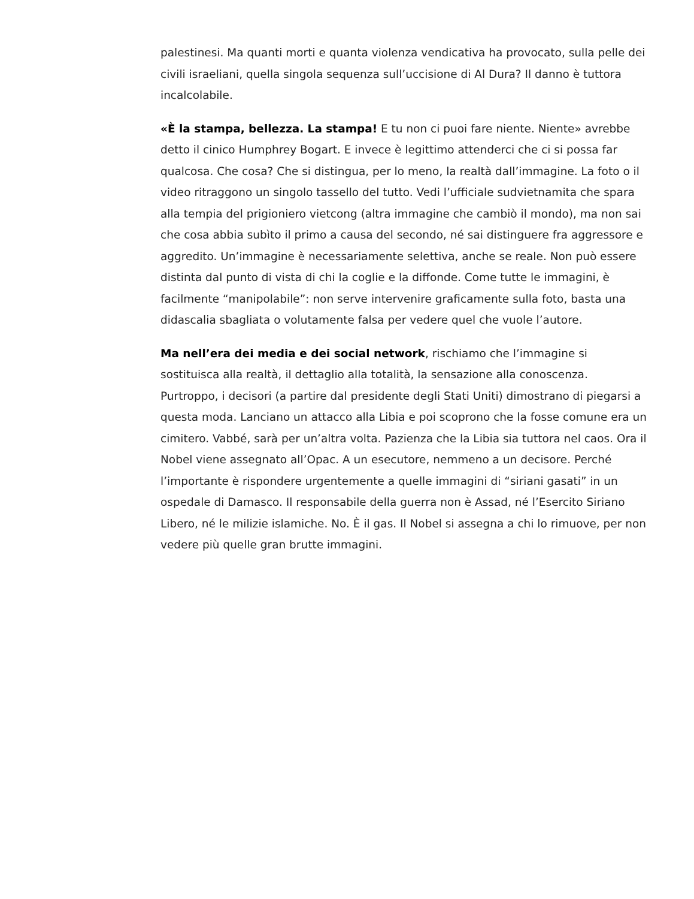palestinesi. Ma quanti morti e quanta violenza vendicativa ha provocato, sulla pelle dei civili israeliani, quella singola sequenza sull’uccisione di Al Dura? Il danno è tuttora incalcolabile.
«È la stampa, bellezza. La stampa! E tu non ci puoi fare niente. Niente» avrebbe detto il cinico Humphrey Bogart. E invece è legittimo attenderci che ci si possa far qualcosa. Che cosa? Che si distingua, per lo meno, la realtà dall’immagine. La foto o il video ritraggono un singolo tassello del tutto. Vedi l’ufficiale sudvietnamita che spara alla tempia del prigioniero vietcong (altra immagine che cambiò il mondo), ma non sai che cosa abbia subìto il primo a causa del secondo, né sai distinguere fra aggressore e aggredito. Un’immagine è necessariamente selettiva, anche se reale. Non può essere distinta dal punto di vista di chi la coglie e la diffonde. Come tutte le immagini, è facilmente “manipolabile”: non serve intervenire graficamente sulla foto, basta una didascalia sbagliata o volutamente falsa per vedere quel che vuole l’autore.
Ma nell’era dei media e dei social network, rischiamo che l’immagine si sostituisca alla realtà, il dettaglio alla totalità, la sensazione alla conoscenza. Purtroppo, i decisori (a partire dal presidente degli Stati Uniti) dimostrano di piegarsi a questa moda. Lanciano un attacco alla Libia e poi scoprono che la fosse comune era un cimitero. Vabbé, sarà per un’altra volta. Pazienza che la Libia sia tuttora nel caos. Ora il Nobel viene assegnato all’Opac. A un esecutore, nemmeno a un decisore. Perché l’importante è rispondere urgentemente a quelle immagini di “siriani gasati” in un ospedale di Damasco. Il responsabile della guerra non è Assad, né l’Esercito Siriano Libero, né le milizie islamiche. No. È il gas. Il Nobel si assegna a chi lo rimuove, per non vedere più quelle gran brutte immagini.